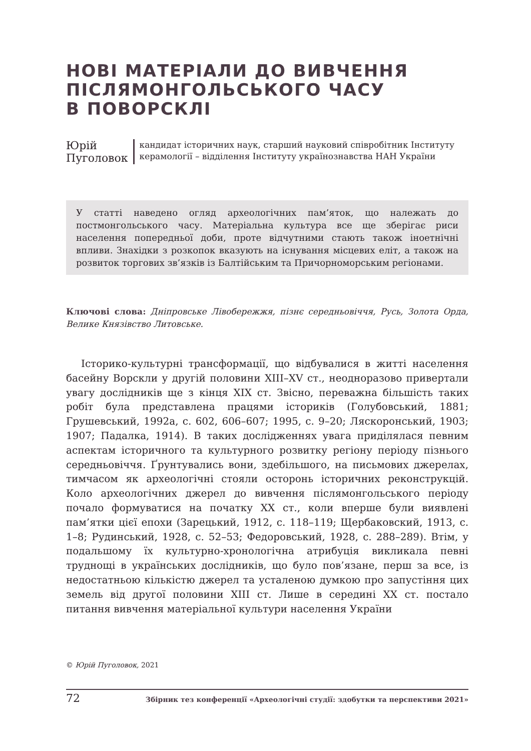НОВІ МАТЕРІАЛИ ДО ВИВЧЕННЯ
ПІСЛЯМОНГОЛЬСЬКОГО ЧАСУ
В ПОВОРСКЛІ
Юрій Пуголовок
кандидат історичних наук, старший науковий співробітник Інституту керамології – відділення Інституту українознавства НАН України
У статті наведено огляд археологічних пам’яток, що належать до постмонгольського часу. Матеріальна культура все ще зберігає риси населення попередньої доби, проте відчутними стають також іноетнічні впливи. Знахідки з розкопок вказують на існування місцевих еліт, а також на розвиток торгових зв’язків із Балтійським та Причорноморським регіонами.
Ключові слова: Дніпровське Лівобережжя, пізнє середньовіччя, Русь, Золота Орда, Велике Князівство Литовське.
Історико-культурні трансформації, що відбувалися в житті населення басейну Ворскли у другій половини XIII–XV ст., неодноразово привертали увагу дослідників ще з кінця XIX ст. Звісно, переважна більшість таких робіт була представлена працями істориків (Голубовський, 1881; Грушевський, 1992а, с. 602, 606–607; 1995, с. 9–20; Ляскоронський, 1903; 1907; Падалка, 1914). В таких дослідженнях увага приділялася певним аспектам історичного та культурного розвитку регіону періоду пізнього середньовіччя. Ґрунтувались вони, здебільшого, на письмових джерелах, тимчасом як археологічні стояли осторонь історичних реконструкцій. Коло археологічних джерел до вивчення післямонгольського періоду почало формуватися на початку XX ст., коли вперше були виявлені пам’ятки цієї епохи (Зарецький, 1912, с. 118–119; Щербаковский, 1913, с. 1–8; Рудинський, 1928, с. 52–53; Федоровський, 1928, с. 288–289). Втім, у подальшому їх культурно-хронологічна атрибуція викликала певні труднощі в українських дослідників, що було пов’язане, перш за все, із недостатньою кількістю джерел та усталеною думкою про запустіння цих земель від другої половини XIII ст. Лише в середині XX ст. постало питання вивчення матеріальної культури населення України
© Юрій Пуголовок, 2021
72 Збірник тез конференції «Археологічні студії: здобутки та перспективи 2021»